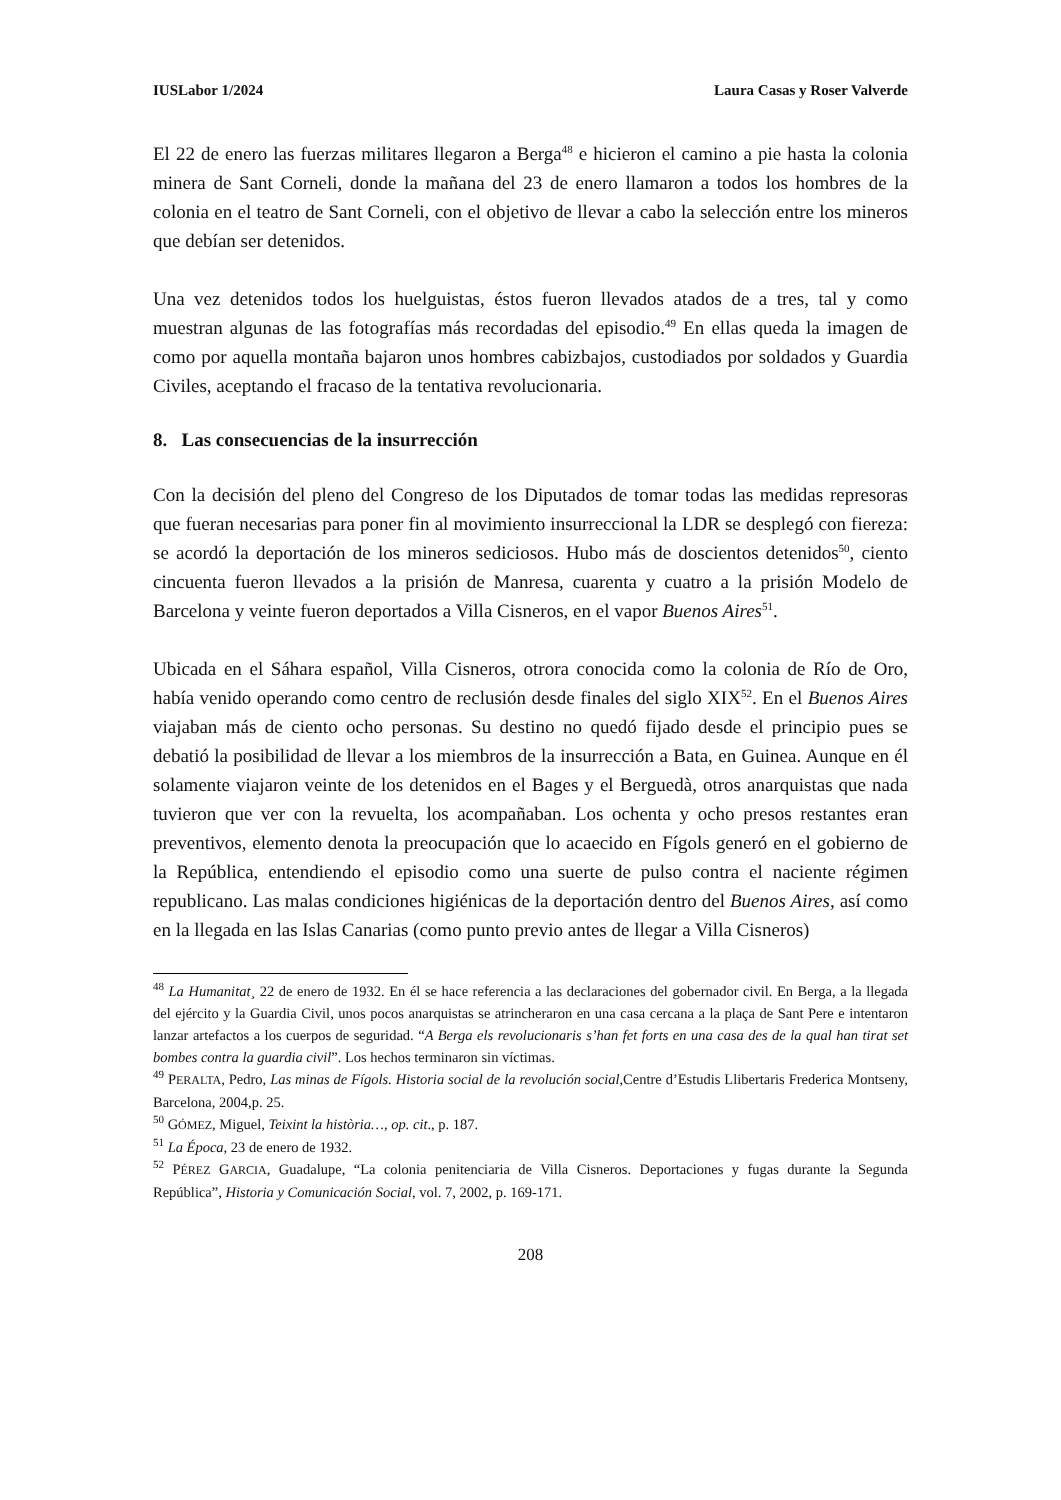IUSLabor 1/2024 Laura Casas y Roser Valverde
El 22 de enero las fuerzas militares llegaron a Berga<sup>48</sup> e hicieron el camino a pie hasta la colonia minera de Sant Corneli, donde la mañana del 23 de enero llamaron a todos los hombres de la colonia en el teatro de Sant Corneli, con el objetivo de llevar a cabo la selección entre los mineros que debían ser detenidos.
Una vez detenidos todos los huelguistas, éstos fueron llevados atados de a tres, tal y como muestran algunas de las fotografías más recordadas del episodio.<sup>49</sup> En ellas queda la imagen de como por aquella montaña bajaron unos hombres cabizbajos, custodiados por soldados y Guardia Civiles, aceptando el fracaso de la tentativa revolucionaria.
8. Las consecuencias de la insurrección
Con la decisión del pleno del Congreso de los Diputados de tomar todas las medidas represoras que fueran necesarias para poner fin al movimiento insurreccional la LDR se desplegó con fiereza: se acordó la deportación de los mineros sediciosos. Hubo más de doscientos detenidos<sup>50</sup>, ciento cincuenta fueron llevados a la prisión de Manresa, cuarenta y cuatro a la prisión Modelo de Barcelona y veinte fueron deportados a Villa Cisneros, en el vapor Buenos Aires<sup>51</sup>.
Ubicada en el Sáhara español, Villa Cisneros, otrora conocida como la colonia de Río de Oro, había venido operando como centro de reclusión desde finales del siglo XIX<sup>52</sup>. En el Buenos Aires viajaban más de ciento ocho personas. Su destino no quedó fijado desde el principio pues se debatió la posibilidad de llevar a los miembros de la insurrección a Bata, en Guinea. Aunque en él solamente viajaron veinte de los detenidos en el Bages y el Berguedà, otros anarquistas que nada tuvieron que ver con la revuelta, los acompañaban. Los ochenta y ocho presos restantes eran preventivos, elemento denota la preocupación que lo acaecido en Fígols generó en el gobierno de la República, entendiendo el episodio como una suerte de pulso contra el naciente régimen republicano. Las malas condiciones higiénicas de la deportación dentro del Buenos Aires, así como en la llegada en las Islas Canarias (como punto previo antes de llegar a Villa Cisneros)
<sup>48</sup> La Humanitat¸ 22 de enero de 1932. En él se hace referencia a las declaraciones del gobernador civil. En Berga, a la llegada del ejército y la Guardia Civil, unos pocos anarquistas se atrincheraron en una casa cercana a la plaça de Sant Pere e intentaron lanzar artefactos a los cuerpos de seguridad. “A Berga els revolucionaris s’han fet forts en una casa des de la qual han tirat set bombes contra la guardia civil”. Los hechos terminaron sin víctimas.
<sup>49</sup> PERALTA, Pedro, Las minas de Fígols. Historia social de la revolución social,Centre d’Estudis Llibertaris Frederica Montseny, Barcelona, 2004,p. 25.
<sup>50</sup> GÓMEZ, Miguel, Teixint la història…, op. cit., p. 187.
<sup>51</sup> La Época, 23 de enero de 1932.
<sup>52</sup> PÉREZ GARCIA, Guadalupe, “La colonia penitenciaria de Villa Cisneros. Deportaciones y fugas durante la Segunda República”, Historia y Comunicación Social, vol. 7, 2002, p. 169-171.
208